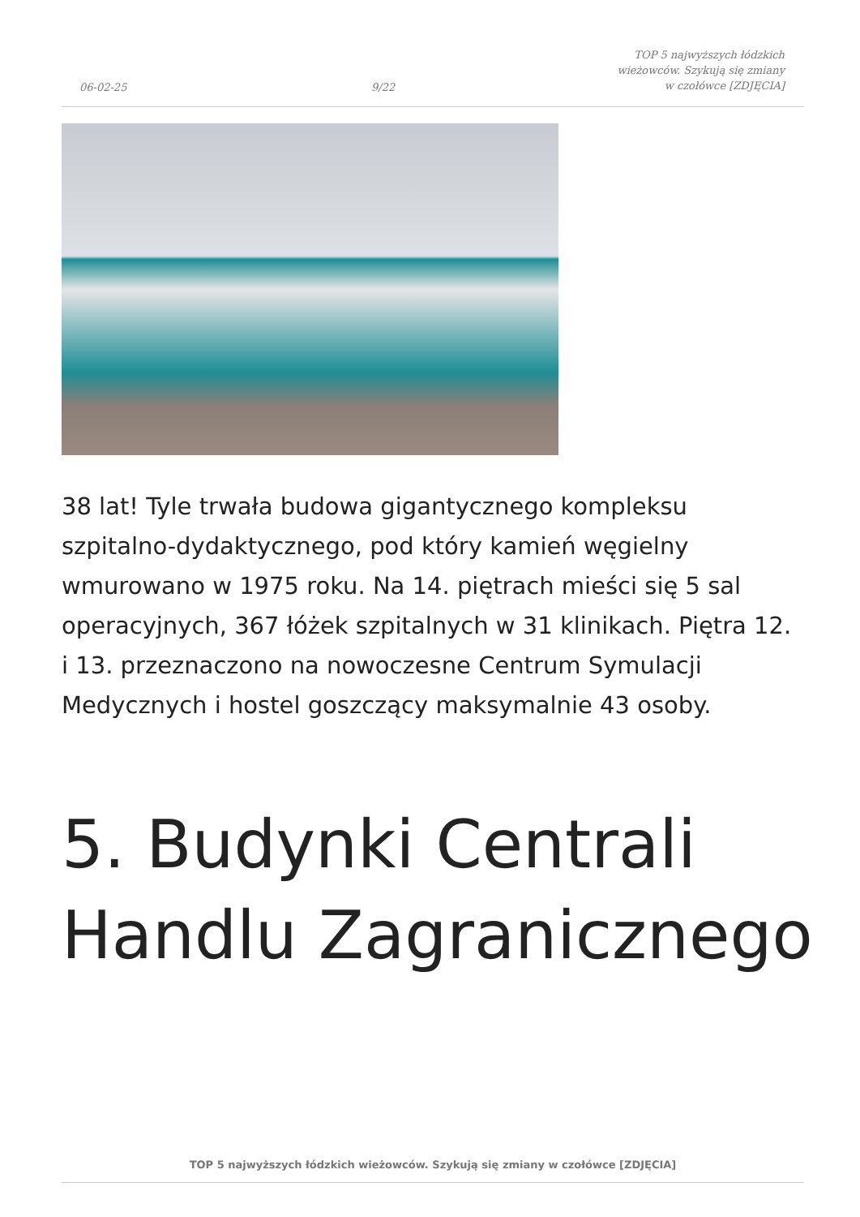06-02-25
9/22
TOP 5 najwyższych łódzkich wieżowców. Szykują się zmiany w czołówce [ZDJĘCIA]
38 lat! Tyle trwała budowa gigantycznego kompleksu szpitalno-dydaktycznego, pod który kamień węgielny wmurowano w 1975 roku. Na 14. piętrach mieści się 5 sal operacyjnych, 367 łóżek szpitalnych w 31 klinikach. Piętra 12. i 13. przeznaczono na nowoczesne Centrum Symulacji Medycznych i hostel goszczący maksymalnie 43 osoby.
5. Budynki Centrali
Handlu Zagranicznego
TOP 5 najwyższych łódzkich wieżowców. Szykują się zmiany w czołówce [ZDJĘCIA]